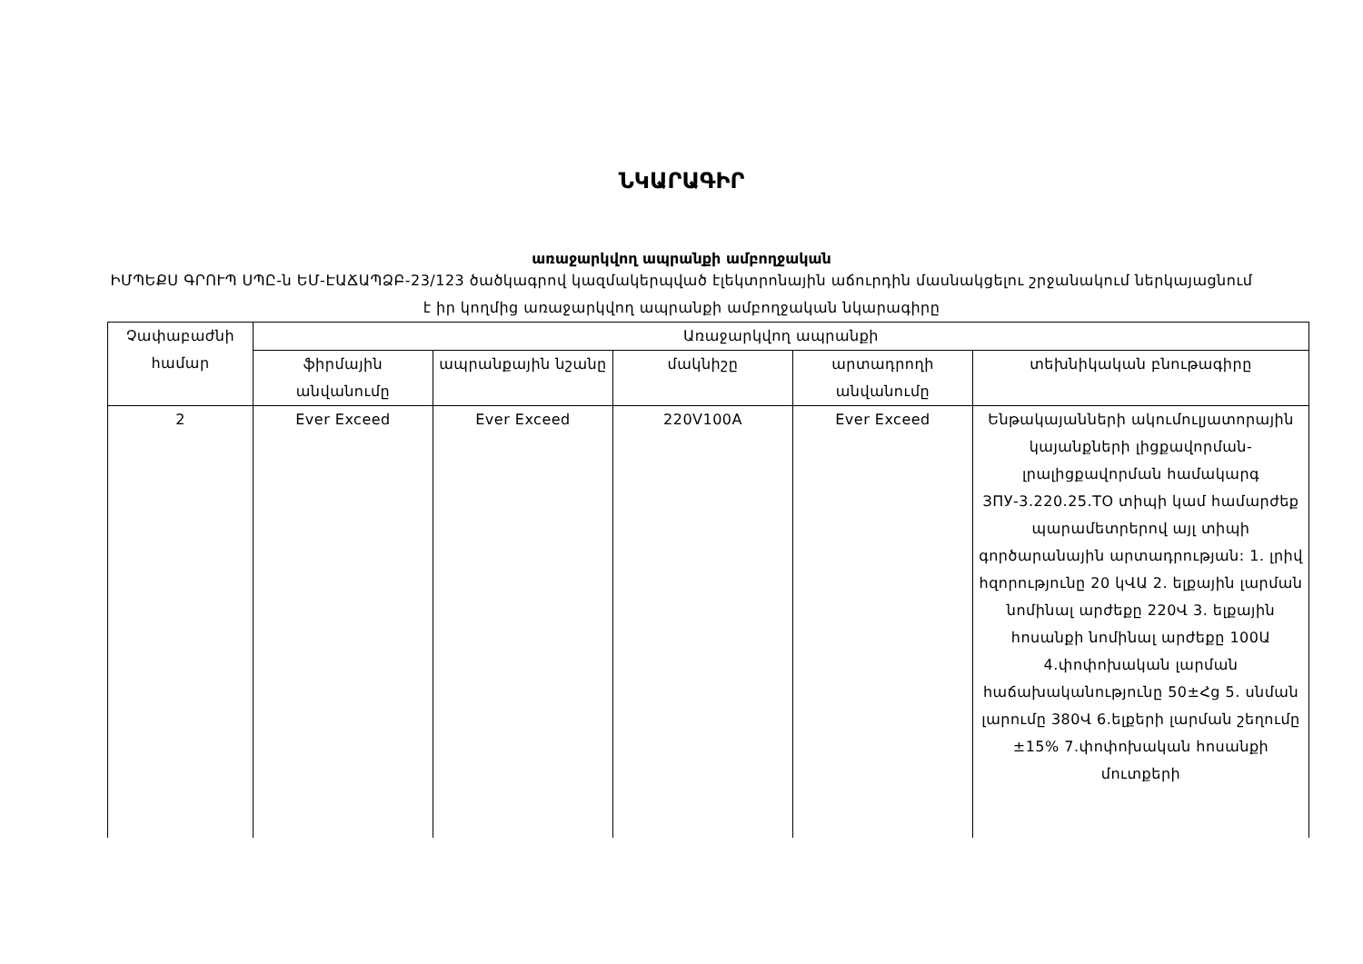ՆԿԱՐԱԳԻՐ
առաջարկվող ապրանքի ամբողջական
ԻՄՊԵՔՍ ԳՐՈՒՊ ՍՊԸ-ն ԵՄ-ԷԱՃԱՊՁԲ-23/123 ծածկագրով կազմակերպված էլեկտրոնային աճուրդին մասնակցելու շրջանակում ներկայացնում է իր կողմից առաջարկվող ապրանքի ամբողջական նկարագիրը
| Չափաբաժնի համար | Առաջարկվող ապրանքի | | | | |
| --- | --- | --- | --- | --- | --- |
| | ֆիրմային անվանումը | ապրանքային նշանը | մակնիշը | արտադրողի անվանումը | տեխնիկական բնութագիրը |
| 2 | Ever Exceed | Ever Exceed | 220V100A | Ever Exceed | Ենթակայանների ակումուլյատորային կայանքների լիցքավորման-լրալիցքավորման համակարգ ЗПУ-3.220.25.ТО տիպի կամ համարժեք պարամետրերով այլ տիպի գործարանային արտադրության: 1. լրիվ հզորությունը 20 կՎԱ 2. ելքային լարման նոմինալ արժեքը 220Վ 3. ելքային հոսանքի նոմինալ արժեքը 100Ա 4.փոփոխական լարման հաճախականությունը 50±Հց 5. սնման լարումը 380Վ 6.ելքերի լարման շեղումը ±15% 7.փոփոխական հոսանքի մուտքերի |